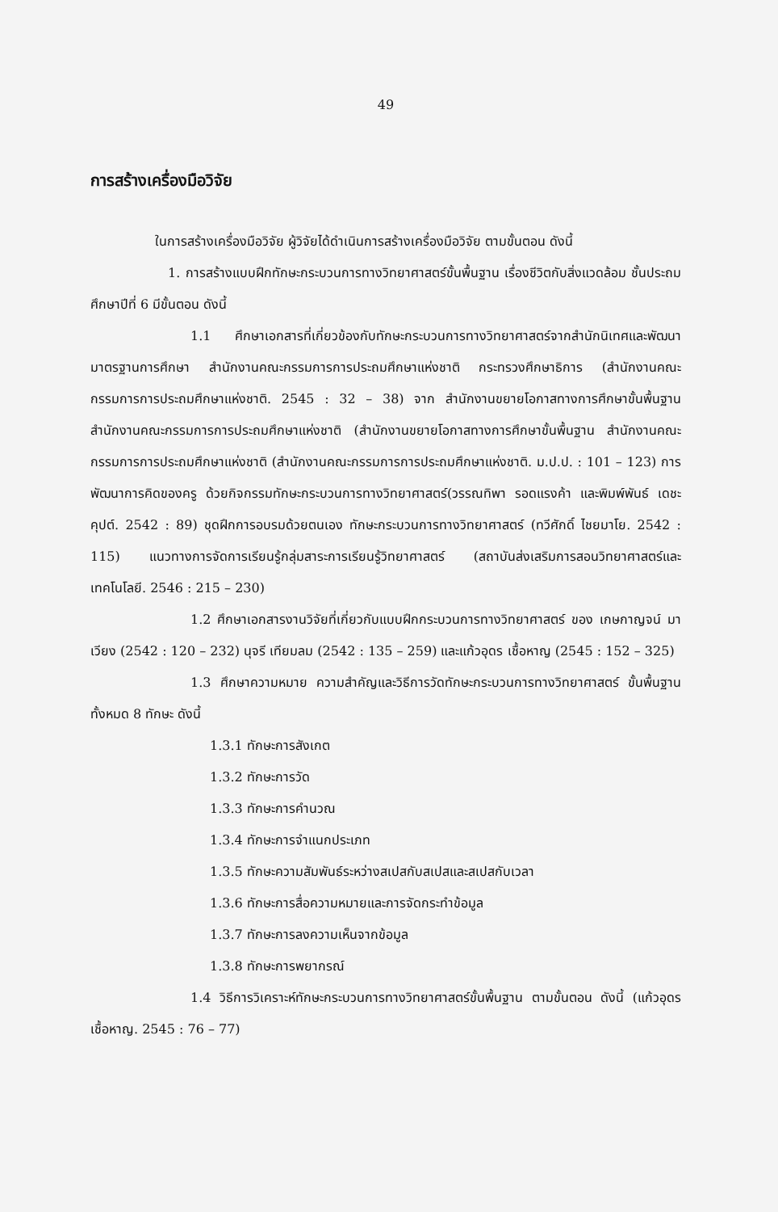49
การสร้างเครื่องมือวิจัย
ในการสร้างเครื่องมือวิจัย ผู้วิจัยได้ดำเนินการสร้างเครื่องมือวิจัย ตามขั้นตอน ดังนี้
1. การสร้างแบบฝึกทักษะกระบวนการทางวิทยาศาสตร์ขั้นพื้นฐาน เรื่องชีวิตกับสิ่งแวดล้อม ชั้นประถมศึกษาปีที่ 6 มีขั้นตอน ดังนี้
1.1 ศึกษาเอกสารที่เกี่ยวข้องกับทักษะกระบวนการทางวิทยาศาสตร์จากสำนักนิเทศและพัฒนามาตรฐานการศึกษา สำนักงานคณะกรรมการการประถมศึกษาแห่งชาติ กระทรวงศึกษาธิการ (สำนักงานคณะกรรมการการประถมศึกษาแห่งชาติ. 2545 : 32 – 38) จาก สำนักงานขยายโอกาสทางการศึกษาขั้นพื้นฐาน สำนักงานคณะกรรมการการประถมศึกษาแห่งชาติ (สำนักงานขยายโอกาสทางการศึกษาขั้นพื้นฐาน สำนักงานคณะกรรมการการประถมศึกษาแห่งชาติ (สำนักงานคณะกรรมการการประถมศึกษาแห่งชาติ. ม.ป.ป. : 101 – 123) การพัฒนาการคิดของครู ด้วยกิจกรรมทักษะกระบวนการทางวิทยาศาสตร์(วรรณทิพา รอดแรงค้า และพิมพ์พันธ์ เดชะคุปต์. 2542 : 89) ชุดฝึกการอบรมด้วยตนเอง ทักษะกระบวนการทางวิทยาศาสตร์ (ทวีศักดิ์ ไชยมาโย. 2542 : 115) แนวทางการจัดการเรียนรู้กลุ่มสาระการเรียนรู้วิทยาศาสตร์ (สถาบันส่งเสริมการสอนวิทยาศาสตร์และเทคโนโลยี. 2546 : 215 – 230)
1.2 ศึกษาเอกสารงานวิจัยที่เกี่ยวกับแบบฝึกกระบวนการทางวิทยาศาสตร์ ของ เกษกาญจน์ มาเวียง (2542 : 120 – 232) นุจรี เทียมลม (2542 : 135 – 259) และแก้วอุดร เชื้อหาญ (2545 : 152 – 325)
1.3 ศึกษาความหมาย ความสำคัญและวิธีการวัดทักษะกระบวนการทางวิทยาศาสตร์ ขั้นพื้นฐาน ทั้งหมด 8 ทักษะ ดังนี้
1.3.1 ทักษะการสังเกต
1.3.2 ทักษะการวัด
1.3.3 ทักษะการคำนวณ
1.3.4 ทักษะการจำแนกประเภท
1.3.5 ทักษะความสัมพันธ์ระหว่างสเปสกับสเปสและสเปสกับเวลา
1.3.6 ทักษะการสื่อความหมายและการจัดกระทำข้อมูล
1.3.7 ทักษะการลงความเห็นจากข้อมูล
1.3.8 ทักษะการพยากรณ์
1.4 วิธีการวิเคราะห์ทักษะกระบวนการทางวิทยาศาสตร์ขั้นพื้นฐาน ตามขั้นตอน ดังนี้ (แก้วอุดร เชื้อหาญ. 2545 : 76 – 77)